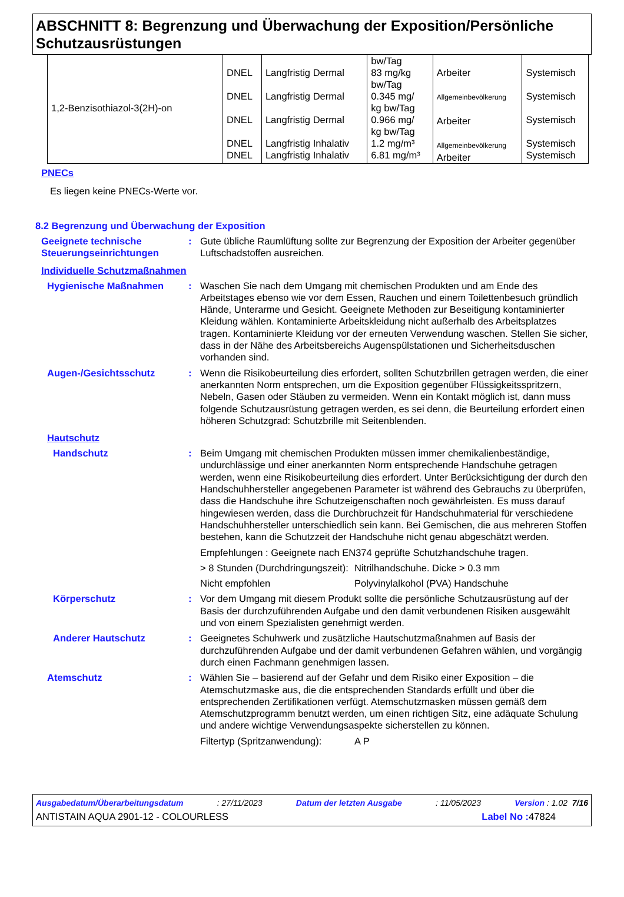ABSCHNITT 8: Begrenzung und Überwachung der Exposition/Persönliche Schutzausrüstungen
| 1,2-Benzisothiazol-3(2H)-on | DNEL DNEL DNEL DNEL DNEL | Langfristig Dermal Langfristig Dermal Langfristig Dermal Langfristig Inhalativ Langfristig Inhalativ | bw/Tag 83 mg/kg bw/Tag 0.345 mg/ kg bw/Tag 0.966 mg/ kg bw/Tag 1.2 mg/m³ 6.81 mg/m³ | Arbeiter Allgemeinbevölkerung Arbeiter Allgemeinbevölkerung Arbeiter | Systemisch Systemisch Systemisch Systemisch Systemisch |
PNECs
Es liegen keine PNECs-Werte vor.
8.2 Begrenzung und Überwachung der Exposition
Geeignete technische Steuerungseinrichtungen
: Gute übliche Raumlüftung sollte zur Begrenzung der Exposition der Arbeiter gegenüber Luftschadstoffen ausreichen.
Individuelle Schutzmaßnahmen
Hygienische Maßnahmen : Waschen Sie nach dem Umgang mit chemischen Produkten und am Ende des Arbeitstages ebenso wie vor dem Essen, Rauchen und einem Toilettenbesuch gründlich Hände, Unterarme und Gesicht. Geeignete Methoden zur Beseitigung kontaminierter Kleidung wählen. Kontaminierte Arbeitskleidung nicht außerhalb des Arbeitsplatzes tragen. Kontaminierte Kleidung vor der erneuten Verwendung waschen. Stellen Sie sicher, dass in der Nähe des Arbeitsbereichs Augenspülstationen und Sicherheitsduschen vorhanden sind.
Augen-/Gesichtsschutz : Wenn die Risikobeurteilung dies erfordert, sollten Schutzbrillen getragen werden, die einer anerkannten Norm entsprechen, um die Exposition gegenüber Flüssigkeitsspritzern, Nebeln, Gasen oder Stäuben zu vermeiden. Wenn ein Kontakt möglich ist, dann muss folgende Schutzausrüstung getragen werden, es sei denn, die Beurteilung erfordert einen höheren Schutzgrad: Schutzbrille mit Seitenblenden.
Hautschutz
Handschutz : Beim Umgang mit chemischen Produkten müssen immer chemikalienbeständige, undurchlässige und einer anerkannten Norm entsprechende Handschuhe getragen werden, wenn eine Risikobeurteilung dies erfordert. Unter Berücksichtigung der durch den Handschuhhersteller angegebenen Parameter ist während des Gebrauchs zu überprüfen, dass die Handschuhe ihre Schutzeigenschaften noch gewährleisten. Es muss darauf hingewiesen werden, dass die Durchbruchzeit für Handschuhmaterial für verschiedene Handschuhhersteller unterschiedlich sein kann. Bei Gemischen, die aus mehreren Stoffen bestehen, kann die Schutzzeit der Handschuhe nicht genau abgeschätzt werden.
Empfehlungen : Geeignete nach EN374 geprüfte Schutzhandschuhe tragen.
> 8 Stunden (Durchdringungszeit):
Nitrilhandschuhe. Dicke > 0.3 mm
Nicht empfohlen Polyvinylalkohol (PVA) Handschuhe
Körperschutz : Vor dem Umgang mit diesem Produkt sollte die persönliche Schutzausrüstung auf der Basis der durchzuführenden Aufgabe und den damit verbundenen Risiken ausgewählt und von einem Spezialisten genehmigt werden.
Anderer Hautschutz : Geeignetes Schuhwerk und zusätzliche Hautschutzmaßnahmen auf Basis der durchzuführenden Aufgabe und der damit verbundenen Gefahren wählen, und vorgängig durch einen Fachmann genehmigen lassen.
Atemschutz : Wählen Sie – basierend auf der Gefahr und dem Risiko einer Exposition – die Atemschutzmaske aus, die die entsprechenden Standards erfüllt und über die entsprechenden Zertifikationen verfügt. Atemschutzmasken müssen gemäß dem Atemschutzprogramm benutzt werden, um einen richtigen Sitz, eine adäquate Schulung und andere wichtige Verwendungsaspekte sicherstellen zu können.
Filtertyp (Spritzanwendung):
A P
Ausgabedatum/Überarbeitungsdatum: 27/11/2023 Datum der letzten Ausgabe: 11/05/2023 Version : 1.02 7/16
ANTISTAIN AQUA 2901-12 - COLOURLESS Label No : 47824